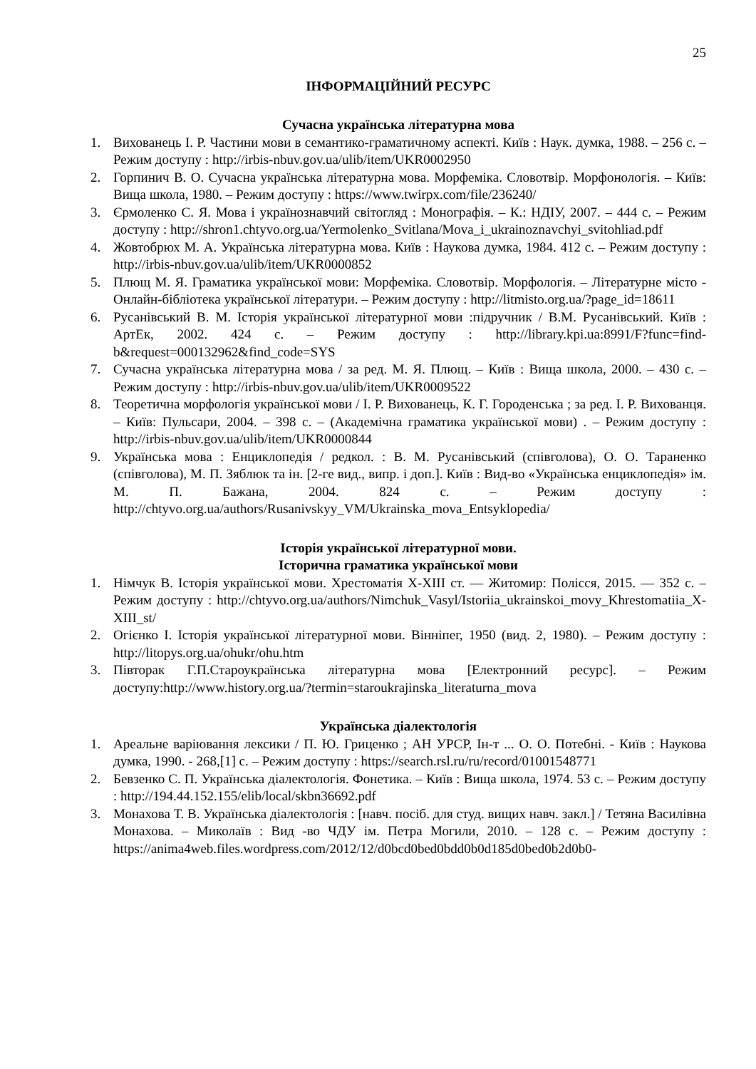25
ІНФОРМАЦІЙНИЙ РЕСУРС
Сучасна українська літературна мова
1. Вихованець І. Р. Частини мови в семантико-граматичному аспекті. Київ : Наук. думка, 1988. – 256 с. – Режим доступу : http://irbis-nbuv.gov.ua/ulib/item/UKR0002950
2. Горпинич В. О. Сучасна українська літературна мова. Морфеміка. Словотвір. Морфонологія. – Київ: Вища школа, 1980. – Режим доступу : https://www.twirpx.com/file/236240/
3. Єрмоленко С. Я. Мова і українознавчий світогляд : Монографія. – К.: НДІУ, 2007. – 444 с. – Режим доступу : http://shron1.chtyvo.org.ua/Yermolenko_Svitlana/Mova_i_ukrainoznavchyi_svitohliad.pdf
4. Жовтобрюх М. А. Українська літературна мова. Київ : Наукова думка, 1984. 412 с. – Режим доступу : http://irbis-nbuv.gov.ua/ulib/item/UKR0000852
5. Плющ М. Я. Граматика української мови: Морфеміка. Словотвір. Морфологія. – Літературне місто - Онлайн-бібліотека української літератури. – Режим доступу : http://litmisto.org.ua/?page_id=18611
6. Русанівський В. М. Історія української літературної мови :підручник / В.М. Русанівський. Київ : АртЕк, 2002. 424 с. – Режим доступу : http://library.kpi.ua:8991/F?func=find-b&request=000132962&find_code=SYS
7. Сучасна українська літературна мова / за ред. М. Я. Плющ. – Київ : Вища школа, 2000. – 430 с. – Режим доступу : http://irbis-nbuv.gov.ua/ulib/item/UKR0009522
8. Теоретична морфологія української мови / І. Р. Вихованець, К. Г. Городенська ; за ред. І. Р. Вихованця. – Київ: Пульсари, 2004. – 398 с. – (Академічна граматика української мови) . – Режим доступу : http://irbis-nbuv.gov.ua/ulib/item/UKR0000844
9. Українська мова : Енциклопедія / редкол. : В. М. Русанівський (співголова), О. О. Тараненко (співголова), М. П. Зяблюк та ін. [2-ге вид., випр. і доп.]. Київ : Вид-во «Українська енциклопедія» ім. М. П. Бажана, 2004. 824 с. – Режим доступу : http://chtyvo.org.ua/authors/Rusanivskyy_VM/Ukrainska_mova_Entsyklopedia/
Історія української літературної мови.
Історична граматика української мови
1. Німчук В. Історія української мови. Хрестоматія Х-ХІІІ ст. — Житомир: Полісся, 2015. — 352 с. – Режим доступу : http://chtyvo.org.ua/authors/Nimchuk_Vasyl/Istoriia_ukrainskoi_movy_Khrestomatiia_X-XIII_st/
2. Огієнко І. Історія української літературної мови. Вінніпег, 1950 (вид. 2, 1980). – Режим доступу : http://litopys.org.ua/ohukr/ohu.htm
3. Півторак Г.П.Староукраїнська літературна мова [Електронний ресурс]. – Режим доступу:http://www.history.org.ua/?termin=staroukrajinska_literaturna_mova
Українська діалектологія
1. Ареальне варіювання лексики / П. Ю. Гриценко ; АН УРСР, Ін-т ... О. О. Потебні. - Київ : Наукова думка, 1990. - 268,[1] с. – Режим доступу : https://search.rsl.ru/ru/record/01001548771
2. Бевзенко С. П. Українська діалектологія. Фонетика. – Київ : Вища школа, 1974. 53 с. – Режим доступу : http://194.44.152.155/elib/local/skbn36692.pdf
3. Монахова Т. В. Українська діалектологія : [навч. посіб. для студ. вищих навч. закл.] / Тетяна Василівна Монахова. – Миколаїв : Вид -во ЧДУ ім. Петра Могили, 2010. – 128 с. – Режим доступу : https://anima4web.files.wordpress.com/2012/12/d0bcd0bed0bdd0b0d185d0bed0b2d0b0-